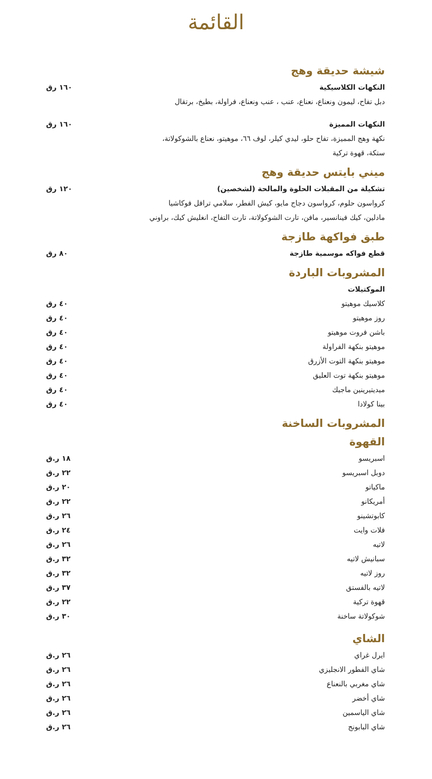القائمة
شيشة حديقة وهج
النكهات الكلاسيكية ١٦٠ رق
دبل تفاح، ليمون ونعناع، نعناع، عنب ، عنب ونعناع، فراولة، بطيخ، برتقال
النكهات المميزة ١٦٠ رق
نكهة وهج المميزة، تفاح حلو، ليدي كيلر، لوف ٦٦، موهيتو، نعناع بالشوكولاتة،
ستكة، قهوة تركية
ميني بايتس حديقة وهج
تشكيلة من المقبلات الحلوة والمالحة (لشخصين) ١٢٠ رق
كرواسون حلوم، كرواسون دجاج مايو، كيش الفطر، سلامي ترافل فوكاشيا
مادلين، كيك فينانسير، مافن، تارت الشوكولاتة، تارت التفاح، انغليش كيك، براوني
طبق فواكهة طازجة
قطع فواكه موسمية طازجة ٨٠ رق
المشروبات الباردة
الموكتيلات
كلاسيك موهيتو ٤٠ رق
روز موهيتو ٤٠ رق
باشن فروت موهيتو ٤٠ رق
موهيتو بنكهة الفراولة ٤٠ رق
موهيتو بنكهة التوت الأزرق ٤٠ رق
موهيتو بنكهة توت العليق ٤٠ رق
ميديتيرينين ماجيك ٤٠ رق
بينا كولادا ٤٠ رق
المشروبات الساخنة
القهوة
اسبريسو ١٨ ر.ق
دوبل اسبريسو ٢٢ ر.ق
ماكياتو ٢٠ ر.ق
أمريكانو ٢٢ ر.ق
كابوتشينو ٢٦ ر.ق
فلات وايت ٢٤ ر.ق
لاتيه ٢٦ ر.ق
سبانيش لاتيه ٣٢ ر.ق
روز لاتيه ٣٢ ر.ق
لاتيه بالفستق ٣٧ ر.ق
قهوة تركية ٢٢ ر.ق
شوكولاتة ساخنة ٣٠ ر.ق
الشاي
ايرل غراي ٢٦ ر.ق
شاي الفطور الانجليزي ٢٦ ر.ق
شاي مغربي بالنعناع ٢٦ ر.ق
شاي أخضر ٢٦ ر.ق
شاي الياسمين ٢٦ ر.ق
شاي البابونج ٢٦ ر.ق